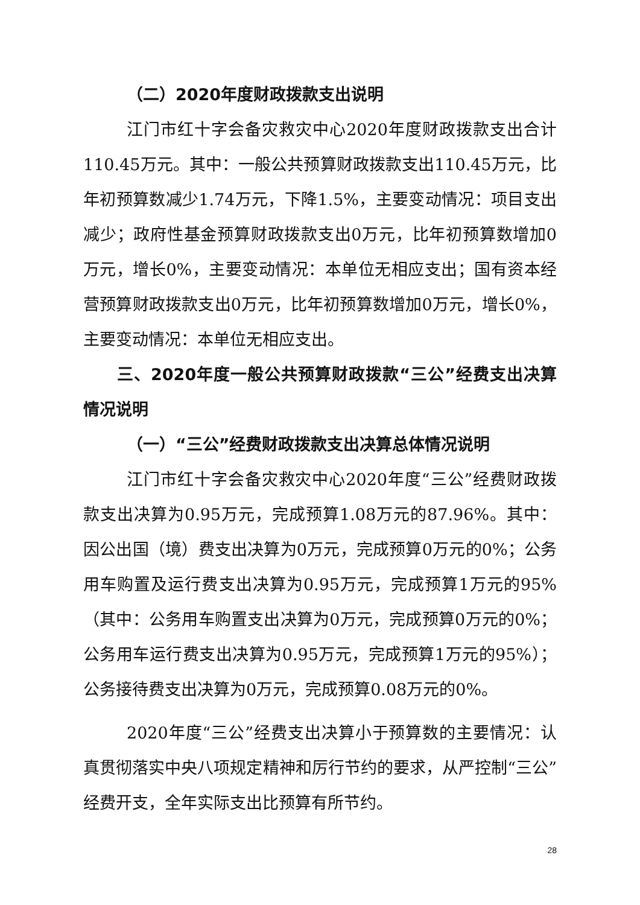（二）2020年度财政拨款支出说明
江门市红十字会备灾救灾中心2020年度财政拨款支出合计110.45万元。其中：一般公共预算财政拨款支出110.45万元，比年初预算数减少1.74万元，下降1.5%，主要变动情况：项目支出减少；政府性基金预算财政拨款支出0万元，比年初预算数增加0万元，增长0%，主要变动情况：本单位无相应支出；国有资本经营预算财政拨款支出0万元，比年初预算数增加0万元，增长0%，主要变动情况：本单位无相应支出。
三、2020年度一般公共预算财政拨款“三公”经费支出决算情况说明
（一）“三公”经费财政拨款支出决算总体情况说明
江门市红十字会备灾救灾中心2020年度“三公”经费财政拨款支出决算为0.95万元，完成预算1.08万元的87.96%。其中：因公出国（境）费支出决算为0万元，完成预算0万元的0%；公务用车购置及运行费支出决算为0.95万元，完成预算1万元的95%（其中：公务用车购置支出决算为0万元，完成预算0万元的0%；公务用车运行费支出决算为0.95万元，完成预算1万元的95%）；公务接待费支出决算为0万元，完成预算0.08万元的0%。
2020年度“三公”经费支出决算小于预算数的主要情况：认真贯彻落实中央八项规定精神和厉行节约的要求，从严控制“三公”经费开支，全年实际支出比预算有所节约。
28